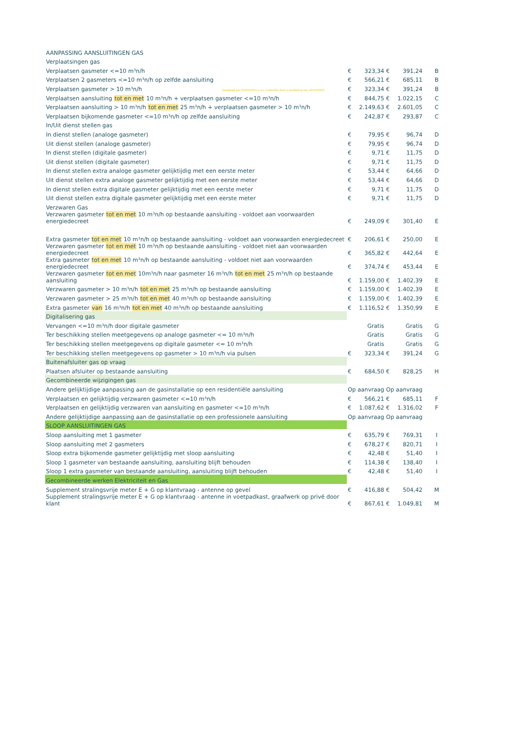| AANPASSING AANSLUITINGEN GAS | | | | | |
| Verplaatsingen gas | | | | | |
| Verplaatsen gasmeter <=10 m³n/h | € | 323,34 | € | 391,24 | B |
| Verplaatsen 2 gasmeters <=10 m³n/h op zelfde aansluiting | € | 566,21 | € | 685,11 | B |
| Verplaatsen gasmeter > 10 m³n/h Gewijzigd per 02/05/2023 n.a.v. materiële fout in beslissing van 20/12/2022. | € | 323,34 | € | 391,24 | B |
| Verplaatsen aansluiting tot en met 10 m³n/h + verplaatsen gasmeter <=10 m³n/h | € | 844,75 | € | 1.022,15 | C |
| Verplaatsen aansluiting > 10 m³n/h tot en met 25 m³n/h + verplaatsen gasmeter > 10 m³n/h | € | 2.149,63 | € | 2.601,05 | C |
| Verplaatsen bijkomende gasmeter <=10 m³n/h op zelfde aansluiting | € | 242,87 | € | 293,87 | C |
| In/Uit dienst stellen gas | | | | | |
| In dienst stellen (analoge gasmeter) | € | 79,95 | € | 96,74 | D |
| Uit dienst stellen (analoge gasmeter) | € | 79,95 | € | 96,74 | D |
| In dienst stellen (digitale gasmeter) | € | 9,71 | € | 11,75 | D |
| Uit dienst stellen (digitale gasmeter) | € | 9,71 | € | 11,75 | D |
| In dienst stellen extra analoge gasmeter gelijktijdig met een eerste meter | € | 53,44 | € | 64,66 | D |
| Uit dienst stellen extra analoge gasmeter gelijktijdig met een eerste meter | € | 53,44 | € | 64,66 | D |
| In dienst stellen extra digitale gasmeter gelijktijdig met een eerste meter | € | 9,71 | € | 11,75 | D |
| Uit dienst stellen extra digitale gasmeter gelijktijdig met een eerste meter | € | 9,71 | € | 11,75 | D |
| Verzwaren Gas | | | | | |
| Verzwaren gasmeter tot en met 10 m³n/h op bestaande aansluiting - voldoet aan voorwaarden energiedecreet | € | 249,09 | € | 301,40 | E |
| Extra gasmeter tot en met 10 m³n/h op bestaande aansluiting - voldoet aan voorwaarden energiedecreet | € | 206,61 | € | 250,00 | E |
| Verzwaren gasmeter tot en met 10 m³n/h op bestaande aansluiting - voldoet niet aan voorwaarden energiedecreet | € | 365,82 | € | 442,64 | E |
| Extra gasmeter tot en met 10 m³n/h op bestaande aansluiting - voldoet niet aan voorwaarden energiedecreet | € | 374,74 | € | 453,44 | E |
| Verzwaren gasmeter tot en met 10m³n/h naar gasmeter 16 m³n/h tot en met 25 m³n/h op bestaande aansluiting | € | 1.159,00 | € | 1.402,39 | E |
| Verzwaren gasmeter > 10 m³n/h tot en met 25 m³n/h op bestaande aansluiting | € | 1.159,00 | € | 1.402,39 | E |
| Verzwaren gasmeter > 25 m³n/h tot en met 40 m³n/h op bestaande aansluiting | € | 1.159,00 | € | 1.402,39 | E |
| Extra gasmeter van 16 m³n/h tot en met 40 m³n/h op bestaande aansluiting | € | 1.116,52 | € | 1.350,99 | E |
| Digitalisering gas | | | | | |
| Vervangen <=10 m³n/h door digitale gasmeter | | Gratis | | Gratis | G |
| Ter beschikking stellen meetgegevens op analoge gasmeter <= 10 m³n/h | | Gratis | | Gratis | G |
| Ter beschikking stellen meetgegevens op digitale gasmeter <= 10 m³n/h | | Gratis | | Gratis | G |
| Ter beschikking stellen meetgegevens op gasmeter > 10 m³n/h via pulsen | € | 323,34 | € | 391,24 | G |
| Buitenafsluiter gas op vraag | | | | | |
| Plaatsen afsluiter op bestaande aansluiting | € | 684,50 | € | 828,25 | H |
| Gecombineerde wijzigingen gas | | | | | |
| Andere gelijktijdige aanpassing aan de gasinstallatie op een residentiële aansluiting | Op aanvraag | | Op aanvraag | | |
| Verplaatsen en gelijktijdig verzwaren gasmeter <=10 m³n/h | € | 566,21 | € | 685,11 | F |
| Verplaatsen en gelijktijdig verzwaren van aansluiting en gasmeter <=10 m³n/h | € | 1.087,62 | € | 1.316,02 | F |
| Andere gelijktijdige aanpassing aan de gasinstallatie op een professionele aansluiting | Op aanvraag | | Op aanvraag | | |
| SLOOP AANSLUITINGEN GAS | | | | | |
| Sloop aansluiting met 1 gasmeter | € | 635,79 | € | 769,31 | I |
| Sloop aansluiting met 2 gasmeters | € | 678,27 | € | 820,71 | I |
| Sloop extra bijkomende gasmeter gelijktijdig met sloop aansluiting | € | 42,48 | € | 51,40 | I |
| Sloop 1 gasmeter van bestaande aansluiting, aansluiting blijft behouden | € | 114,38 | € | 138,40 | I |
| Sloop 1 extra gasmeter van bestaande aansluiting, aansluiting blijft behouden | € | 42,48 | € | 51,40 | I |
| Gecombineerde werken Elektriciteit en Gas | | | | | |
| Supplement stralingsvrije meter E + G op klantvraag - antenne op gevel | € | 416,88 | € | 504,42 | M |
| Supplement stralingsvrije meter E + G op klantvraag - antenne in voetpadkast, graafwerk op privé door klant | € | 867,61 | € | 1.049,81 | M |